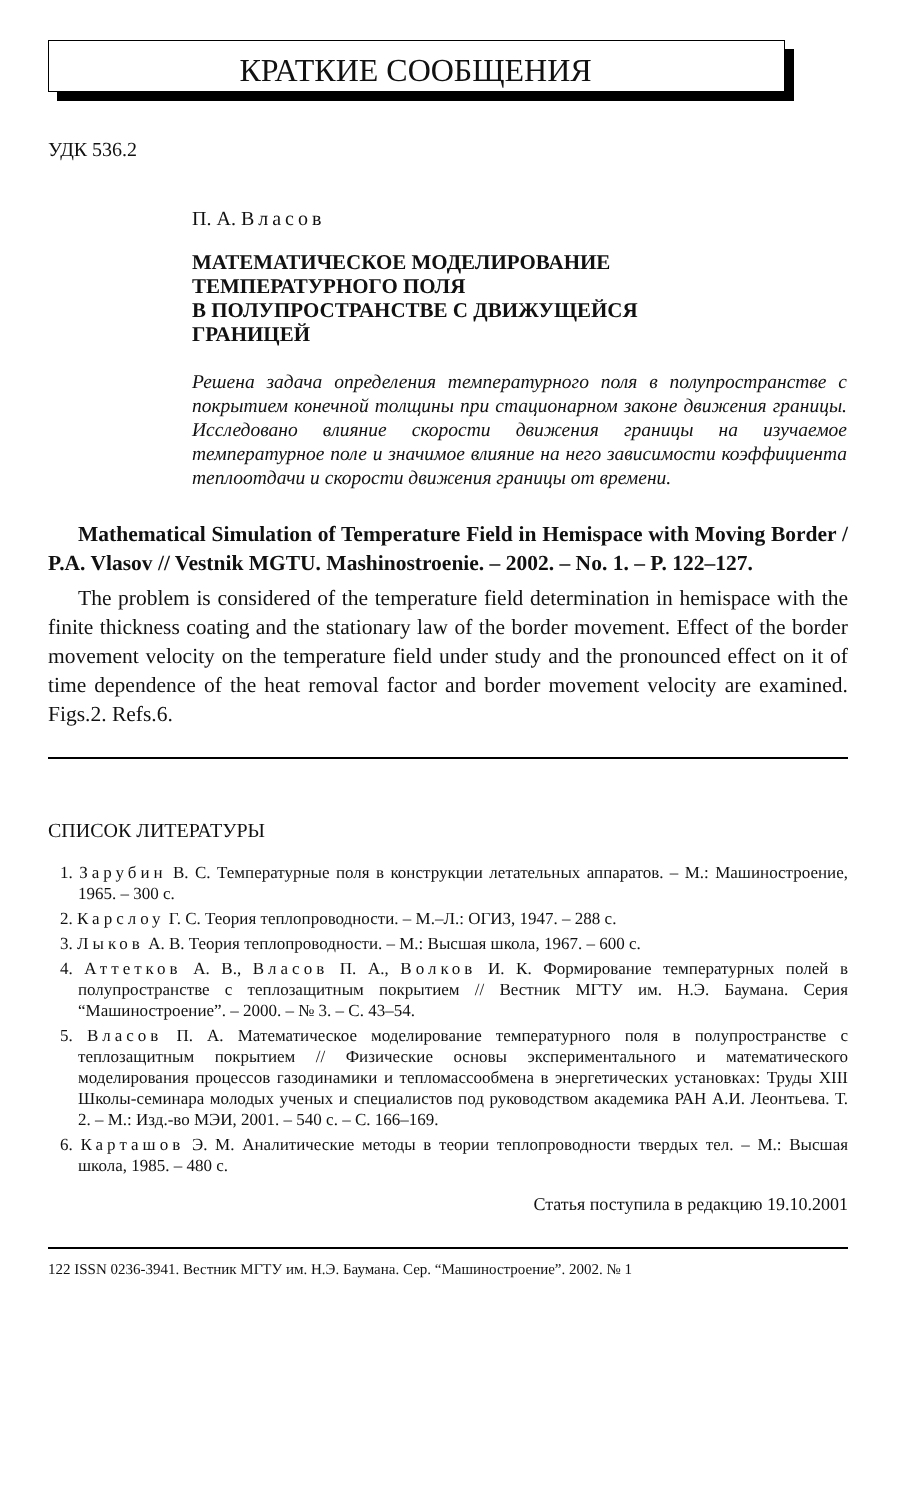КРАТКИЕ СООБЩЕНИЯ
УДК 536.2
П. А. Власов
МАТЕМАТИЧЕСКОЕ МОДЕЛИРОВАНИЕ
ТЕМПЕРАТУРНОГО ПОЛЯ
В ПОЛУПРОСТРАНСТВЕ С ДВИЖУЩЕЙСЯ
ГРАНИЦЕЙ
Решена задача определения температурного поля в полупространстве с покрытием конечной толщины при стационарном законе движения границы. Исследовано влияние скорости движения границы на изучаемое температурное поле и значимое влияние на него зависимости коэффициента теплоотдачи и скорости движения границы от времени.
Mathematical Simulation of Temperature Field in Hemispace with Moving Border / P.A. Vlasov // Vestnik MGTU. Mashinostroenie. – 2002. – No. 1. – P. 122–127.
The problem is considered of the temperature field determination in hemispace with the finite thickness coating and the stationary law of the border movement. Effect of the border movement velocity on the temperature field under study and the pronounced effect on it of time dependence of the heat removal factor and border movement velocity are examined. Figs.2. Refs.6.
СПИСОК ЛИТЕРАТУРЫ
1. Зарубин В. С. Температурные поля в конструкции летательных аппаратов. – М.: Машиностроение, 1965. – 300 с.
2. Карслоу Г. С. Теория теплопроводности. – М.–Л.: ОГИЗ, 1947. – 288 с.
3. Лыков А. В. Теория теплопроводности. – М.: Высшая школа, 1967. – 600 с.
4. Аттетков А. В., Власов П. А., Волков И. К. Формирование температурных полей в полупространстве с теплозащитным покрытием // Вестник МГТУ им. Н.Э. Баумана. Серия “Машиностроение”. – 2000. – № 3. – С. 43–54.
5. Власов П. А. Математическое моделирование температурного поля в полупространстве с теплозащитным покрытием // Физические основы экспериментального и математического моделирования процессов газодинамики и тепломассообмена в энергетических установках: Труды XIII Школы-семинара молодых ученых и специалистов под руководством академика РАН А.И. Леонтьева. Т. 2. – М.: Изд.-во МЭИ, 2001. – 540 с. – С. 166–169.
6. Карташов Э. М. Аналитические методы в теории теплопроводности твердых тел. – М.: Высшая школа, 1985. – 480 с.
Статья поступила в редакцию 19.10.2001
122 ISSN 0236-3941. Вестник МГТУ им. Н.Э. Баумана. Сер. “Машиностроение”. 2002. № 1